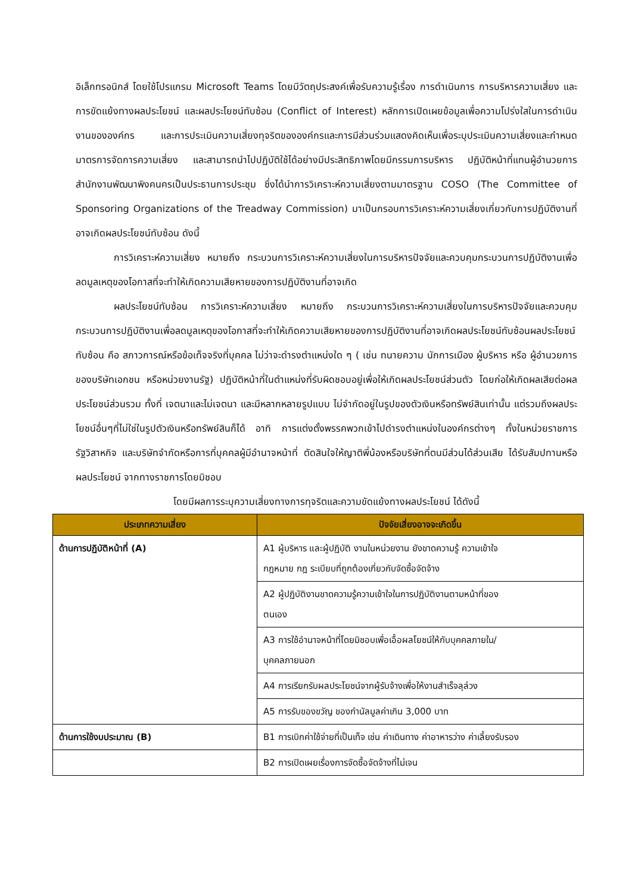อิเล็กทรอนิกส์ โดยใช้โปรแกรม Microsoft Teams โดยมีวัตถุประสงค์เพื่อรับความรู้เรื่อง การดำเนินการ การบริหารความเสี่ยง และการขัดแย้งทางผลประโยชน์ และผลประโยชน์ทับซ้อน (Conflict of Interest) หลักการเปิดเผยข้อมูลเพื่อความโปร่งใสในการดำเนินงานขององค์กร และการประเมินความเสี่ยงทุจริตขององค์กรและการมีส่วนร่วมแสดงคิดเห็นเพื่อระบุประเมินความเสี่ยงและกำหนดมาตรการจัดการความเสี่ยง และสามารถนำไปปฏิบัติใช้ได้อย่างมีประสิทธิภาพโดยมีกรรมการบริหาร ปฏิบัติหน้าที่แทนผู้อำนวยการสำนักงานพัฒนาพิงคนครเป็นประธานการประชุม ซึ่งได้นำการวิเคราะห์ความเสี่ยงตามมาตรฐาน COSO (The Committee of Sponsoring Organizations of the Treadway Commission) มาเป็นกรอบการวิเคราะห์ความเสี่ยงเกี่ยวกับการปฏิบัติงานที่อาจเกิดผลประโยชน์ทับซ้อน ดังนี้
การวิเคราะห์ความเสี่ยง หมายถึง กระบวนการวิเคราะห์ความเสี่ยงในการบริหารปัจจัยและควบคุมกระบวนการปฏิบัติงานเพื่อลดมูลเหตุของโอกาสที่จะทำให้เกิดความเสียหายของการปฏิบัติงานที่อาจเกิด
ผลประโยชน์ทับซ้อน การวิเคราะห์ความเสี่ยง หมายถึง กระบวนการวิเคราะห์ความเสี่ยงในการบริหารปัจจัยและควบคุมกระบวนการปฏิบัติงานเพื่อลดมูลเหตุของโอกาสที่จะทำให้เกิดความเสียหายของการปฏิบัติงานที่อาจเกิดผลประโยชน์ทับซ้อนผลประโยชน์ทับซ้อน คือ สภาวการณ์หรือข้อเท็จจริงที่บุคคล ไม่ว่าจะดำรงตำแหน่งใด ๆ ( เช่น ทนายความ นักการเมือง ผู้บริหาร หรือ ผู้อำนวยการของบริษัทเอกชน หรือหน่วยงานรัฐ) ปฏิบัติหน้าที่ในตำแหน่งที่รับผิดชอบอยู่เพื่อให้เกิดผลประโยชน์ส่วนตัว โดยก่อให้เกิดผลเสียต่อผลประโยชน์ส่วนรวม ทั้งที่ เจตนาและไม่เจตนา และมีหลากหลายรูปแบบ ไม่จำกัดอยู่ในรูปของตัวเงินหรือทรัพย์สินเท่านั้น แต่รวมถึงผลประโยชน์อื่นๆที่ไม่ใช่ในรูปตัวเงินหรือทรัพย์สินก็ได้ อาทิ การแต่งตั้งพรรคพวกเข้าไปดำรงตำแหน่งในองค์กรต่างๆ ทั้งในหน่วยราชการ รัฐวิสาหกิจ และบริษัทจำกัดหรือการที่บุคคลผู้มีอำนาจหน้าที่ ตัดสินใจให้ญาติพี่น้องหรือบริษัทที่ตนมีส่วนได้ส่วนเสีย ได้รับสัมปทานหรือผลประโยชน์ จากทางราชการโดยมิชอบ
โดยมีผลการระบุความเสี่ยงทางการทุจริตและความขัดแย้งทางผลประโยชน์ ได้ดังนี้
| ประเภทความเสี่ยง | ปัจจัยเสี่ยงอาจจะเกิดขึ้น |
| --- | --- |
| ด้านการปฏิบัติหน้าที่ (A) | A1 ผู้บริหาร และผู้ปฏิบัติ งานในหน่วยงาน ยังขาดความรู้ ความเข้าใจ กฎหมาย กฎ ระเบียบที่ถูกต้องเกี่ยวกับจัดซื้อจัดจ้าง |
| | A2 ผู้ปฏิบัติงานขาดความรู้ความเข้าใจในการปฏิบัติงานตามหน้าที่ของ ตนเอง |
| | A3 การใช้อำนาจหน้าที่โดยมิชอบเพื่อเอื้อผลโยชน์ให้กับบุคคลภายใน/ บุคคลภายนอก |
| | A4 การเรียกรับผลประโยชน์จากผู้รับจ้างเพื่อให้งานสำเร็จลุล่วง |
| | A5 การรับของขวัญ ของกำนัลมูลค่าเกิน 3,000 บาท |
| ด้านการใช้งบประมาณ (B) | B1 การเบิกค่าใช้จ่ายที่เป็นเท็จ เช่น ค่าเดินทาง ค่าอาหารว่าง ค่าเลี้ยงรับรอง |
| | B2 การเปิดเผยเรื่องการจัดซื้อจัดจ้างที่ไม่เจน |